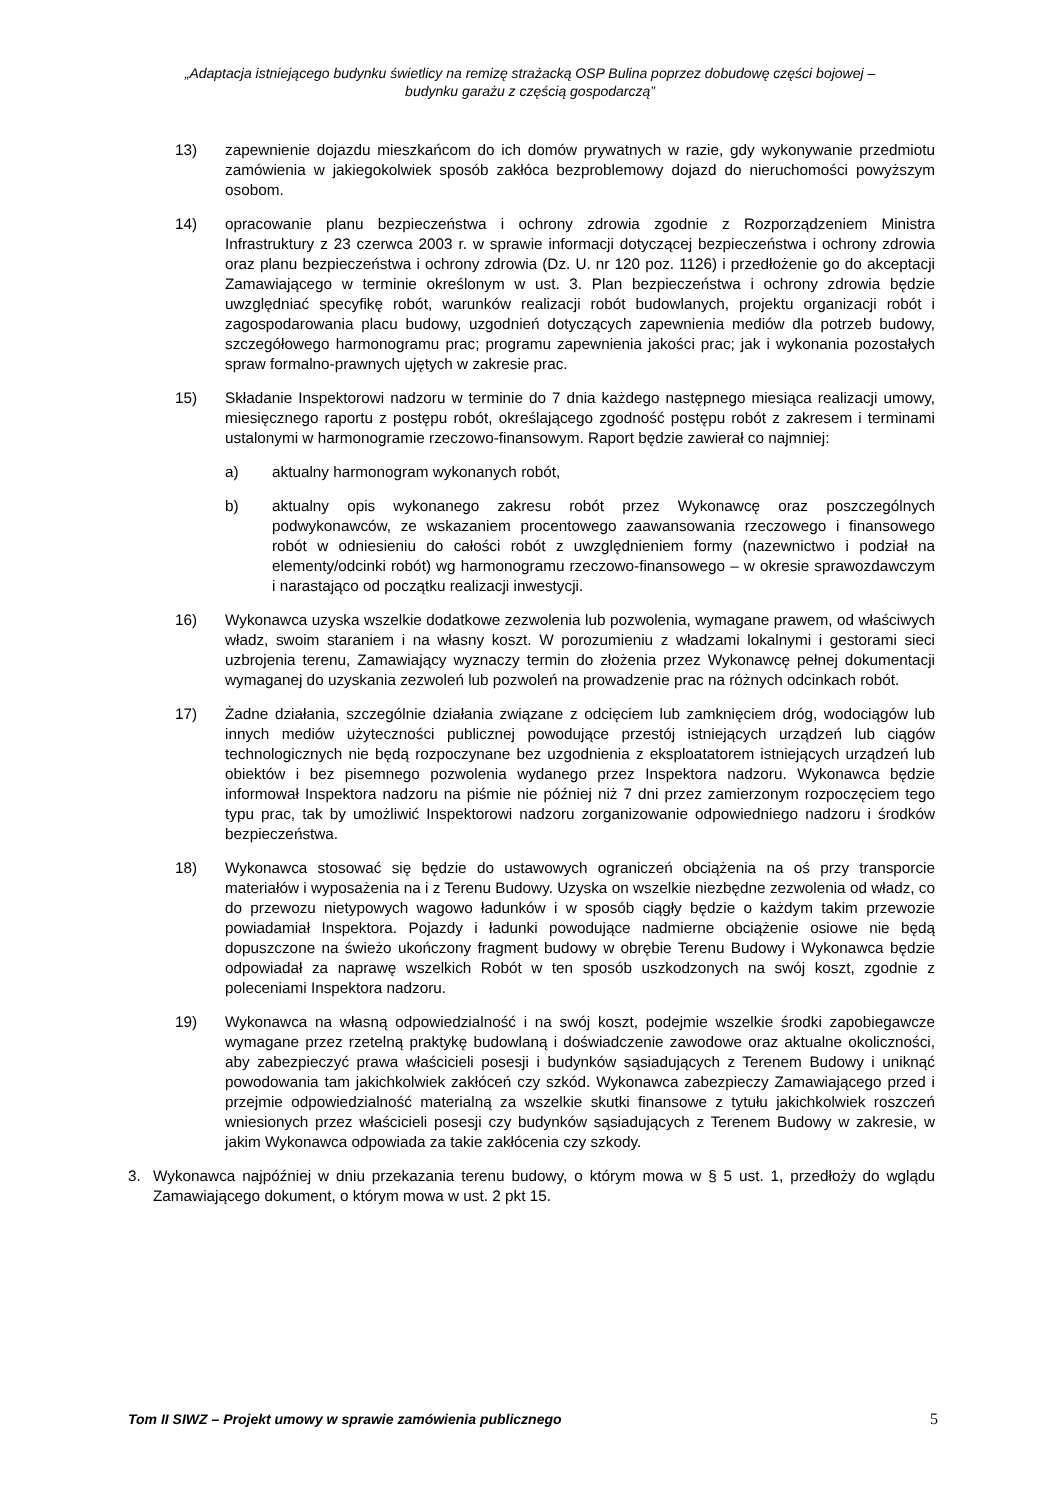„Adaptacja istniejącego budynku świetlicy na remizę strażacką OSP Bulina poprzez dobudowę części bojowej –
budynku garażu z częścią gospodarczą”
13) zapewnienie dojazdu mieszkańcom do ich domów prywatnych w razie, gdy wykonywanie przedmiotu zamówienia w jakiegokolwiek sposób zakłóca bezproblemowy dojazd do nieruchomości powyższym osobom.
14) opracowanie planu bezpieczeństwa i ochrony zdrowia zgodnie z Rozporządzeniem Ministra Infrastruktury z 23 czerwca 2003 r. w sprawie informacji dotyczącej bezpieczeństwa i ochrony zdrowia oraz planu bezpieczeństwa i ochrony zdrowia (Dz. U. nr 120 poz. 1126) i przedłożenie go do akceptacji Zamawiającego w terminie określonym w ust. 3. Plan bezpieczeństwa i ochrony zdrowia będzie uwzględniać specyfikę robót, warunków realizacji robót budowlanych, projektu organizacji robót i zagospodarowania placu budowy, uzgodnień dotyczących zapewnienia mediów dla potrzeb budowy, szczegółowego harmonogramu prac; programu zapewnienia jakości prac; jak i wykonania pozostałych spraw formalno-prawnych ujętych w zakresie prac.
15) Składanie Inspektorowi nadzoru w terminie do 7 dnia każdego następnego miesiąca realizacji umowy, miesięcznego raportu z postępu robót, określającego zgodność postępu robót z zakresem i terminami ustalonymi w harmonogramie rzeczowo-finansowym. Raport będzie zawierał co najmniej:
a) aktualny harmonogram wykonanych robót,
b) aktualny opis wykonanego zakresu robót przez Wykonawcę oraz poszczególnych podwykonawców, ze wskazaniem procentowego zaawansowania rzeczowego i finansowego robót w odniesieniu do całości robót z uwzględnieniem formy (nazewnictwo i podział na elementy/odcinki robót) wg harmonogramu rzeczowo-finansowego – w okresie sprawozdawczym i narastająco od początku realizacji inwestycji.
16) Wykonawca uzyska wszelkie dodatkowe zezwolenia lub pozwolenia, wymagane prawem, od właściwych władz, swoim staraniem i na własny koszt. W porozumieniu z władzami lokalnymi i gestorami sieci uzbrojenia terenu, Zamawiający wyznaczy termin do złożenia przez Wykonawcę pełnej dokumentacji wymaganej do uzyskania zezwoleń lub pozwoleń na prowadzenie prac na różnych odcinkach robót.
17) Żadne działania, szczególnie działania związane z odcięciem lub zamknięciem dróg, wodociągów lub innych mediów użyteczności publicznej powodujące przestój istniejących urządzeń lub ciągów technologicznych nie będą rozpoczynane bez uzgodnienia z eksploatatorem istniejących urządzeń lub obiektów i bez pisemnego pozwolenia wydanego przez Inspektora nadzoru. Wykonawca będzie informował Inspektora nadzoru na piśmie nie później niż 7 dni przez zamierzonym rozpoczęciem tego typu prac, tak by umożliwić Inspektorowi nadzoru zorganizowanie odpowiedniego nadzoru i środków bezpieczeństwa.
18) Wykonawca stosować się będzie do ustawowych ograniczeń obciążenia na oś przy transporcie materiałów i wyposażenia na i z Terenu Budowy. Uzyska on wszelkie niezbędne zezwolenia od władz, co do przewozu nietypowych wagowo ładunków i w sposób ciągły będzie o każdym takim przewozie powiadamiał Inspektora. Pojazdy i ładunki powodujące nadmierne obciążenie osiowe nie będą dopuszczone na świeżo ukończony fragment budowy w obrębie Terenu Budowy i Wykonawca będzie odpowiadał za naprawę wszelkich Robót w ten sposób uszkodzonych na swój koszt, zgodnie z poleceniami Inspektora nadzoru.
19) Wykonawca na własną odpowiedzialność i na swój koszt, podejmie wszelkie środki zapobiegawcze wymagane przez rzetelną praktykę budowlaną i doświadczenie zawodowe oraz aktualne okoliczności, aby zabezpieczyć prawa właścicieli posesji i budynków sąsiadujących z Terenem Budowy i uniknąć powodowania tam jakichkolwiek zakłóceń czy szkód. Wykonawca zabezpieczy Zamawiającego przed i przejmie odpowiedzialność materialną za wszelkie skutki finansowe z tytułu jakichkolwiek roszczeń wniesionych przez właścicieli posesji czy budynków sąsiadujących z Terenem Budowy w zakresie, w jakim Wykonawca odpowiada za takie zakłócenia czy szkody.
3. Wykonawca najpóźniej w dniu przekazania terenu budowy, o którym mowa w § 5 ust. 1, przedłoży do wglądu Zamawiającego dokument, o którym mowa w ust. 2 pkt 15.
Tom II SIWZ – Projekt umowy w sprawie zamówienia publicznego 5